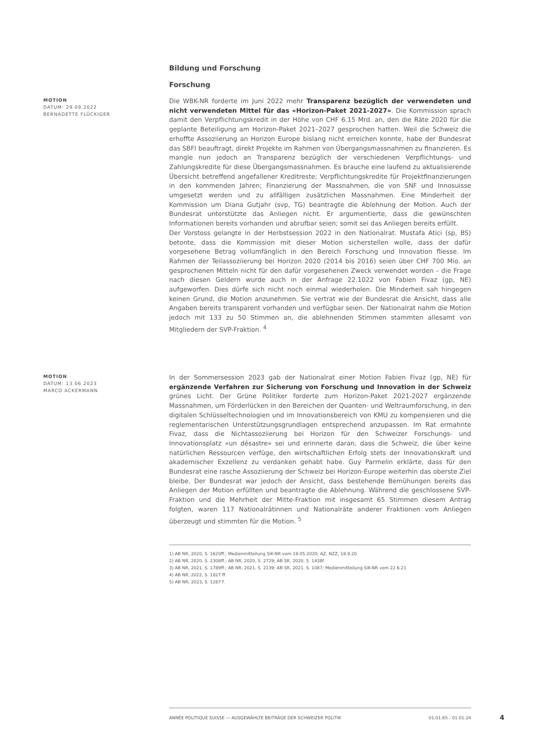Bildung und Forschung
Forschung
MOTION
DATUM: 29.09.2022
BERNADETTE FLÜCKIGER
Die WBK-NR forderte im Juni 2022 mehr Transparenz bezüglich der verwendeten und nicht verwendeten Mittel für das «Horizon-Paket 2021-2027». Die Kommission sprach damit den Verpflichtungskredit in der Höhe von CHF 6.15 Mrd. an, den die Räte 2020 für die geplante Beteiligung am Horizon-Paket 2021–2027 gesprochen hatten. Weil die Schweiz die erhoffte Assoziierung an Horizon Europe bislang nicht erreichen konnte, habe der Bundesrat das SBFI beauftragt, direkt Projekte im Rahmen von Übergangsmassnahmen zu finanzieren. Es mangle nun jedoch an Transparenz bezüglich der verschiedenen Verpflichtungs- und Zahlungskredite für diese Übergangsmassnahmen. Es brauche eine laufend zu aktualisierende Übersicht betreffend angefallener Kreditreste; Verpflichtungskredite für Projektfinanzierungen in den kommenden Jahren; Finanzierung der Massnahmen, die von SNF und Innosuisse umgesetzt werden und zu allfälligen zusätzlichen Massnahmen. Eine Minderheit der Kommission um Diana Gutjahr (svp, TG) beantragte die Ablehnung der Motion. Auch der Bundesrat unterstützte das Anliegen nicht. Er argumentierte, dass die gewünschten Informationen bereits vorhanden und abrufbar seien; somit sei das Anliegen bereits erfüllt.
Der Vorstoss gelangte in der Herbstsession 2022 in den Nationalrat. Mustafa Atici (sp, BS) betonte, dass die Kommission mit dieser Motion sicherstellen wolle, dass der dafür vorgesehene Betrag vollumfänglich in den Bereich Forschung und Innovation fliesse. Im Rahmen der Teilassoziierung bei Horizon 2020 (2014 bis 2016) seien über CHF 700 Mio. an gesprochenen Mitteln nicht für den dafür vorgesehenen Zweck verwendet worden – die Frage nach diesen Geldern wurde auch in der Anfrage 22.1022 von Fabien Fivaz (gp, NE) aufgeworfen. Dies dürfe sich nicht noch einmal wiederholen. Die Minderheit sah hingegen keinen Grund, die Motion anzunehmen. Sie vertrat wie der Bundesrat die Ansicht, dass alle Angaben bereits transparent vorhanden und verfügbar seien. Der Nationalrat nahm die Motion jedoch mit 133 zu 50 Stimmen an, die ablehnenden Stimmen stammten allesamt von Mitgliedern der SVP-Fraktion. <sup>4</sup>
MOTION
DATUM: 13.06.2023
MARCO ACKERMANN
In der Sommersession 2023 gab der Nationalrat einer Motion Fabien Fivaz (gp, NE) für ergänzende Verfahren zur Sicherung von Forschung und Innovation in der Schweiz grünes Licht. Der Grüne Politiker forderte zum Horizon-Paket 2021-2027 ergänzende Massnahmen, um Förderlücken in den Bereichen der Quanten- und Weltraumforschung, in den digitalen Schlüsseltechnologien und im Innovationsbereich von KMU zu kompensieren und die reglementarischen Unterstützungsgrundlagen entsprechend anzupassen. Im Rat ermahnte Fivaz, dass die Nichtassoziierung bei Horizon für den Schweizer Forschungs- und Innovationsplatz «un désastre» sei und erinnerte daran, dass die Schweiz, die über keine natürlichen Ressourcen verfüge, den wirtschaftlichen Erfolg stets der Innovationskraft und akademischer Exzellenz zu verdanken gehabt habe. Guy Parmelin erklärte, dass für den Bundesrat eine rasche Assoziierung der Schweiz bei Horizon-Europe weiterhin das oberste Ziel bleibe. Der Bundesrat war jedoch der Ansicht, dass bestehende Bemühungen bereits das Anliegen der Motion erfüllten und beantragte die Ablehnung. Während die geschlossene SVP-Fraktion und die Mehrheit der Mitte-Fraktion mit insgesamt 65 Stimmen diesem Antrag folgten, waren 117 Nationalrätinnen und Nationalräte anderer Fraktionen vom Anliegen überzeugt und stimmten für die Motion. <sup>5</sup>
1) AB NR, 2020, S. 1620ff.; Medienmitteilung SiK-NR vom 19.05.2020; AZ, NZZ, 18.9.20
2) AB NR, 2020, S. 2308ff.; AB NR, 2020, S. 2729; AB SR, 2020, S. 1438f.
3) AB NR, 2021, S. 1789ff.; AB NR, 2021, S. 2139; AB SR, 2021, S. 1087; Medienmitteilung SiK-NR vom 22.6.21
4) AB NR, 2022, S. 1827 ff.
5) AB NR, 2023, S. 1287 f.
ANNÉE POLITIQUE SUISSE — AUSGEWÄHLTE BEITRÄGE DER SCHWEIZER POLITIK 01.01.65 - 01.01.24
4